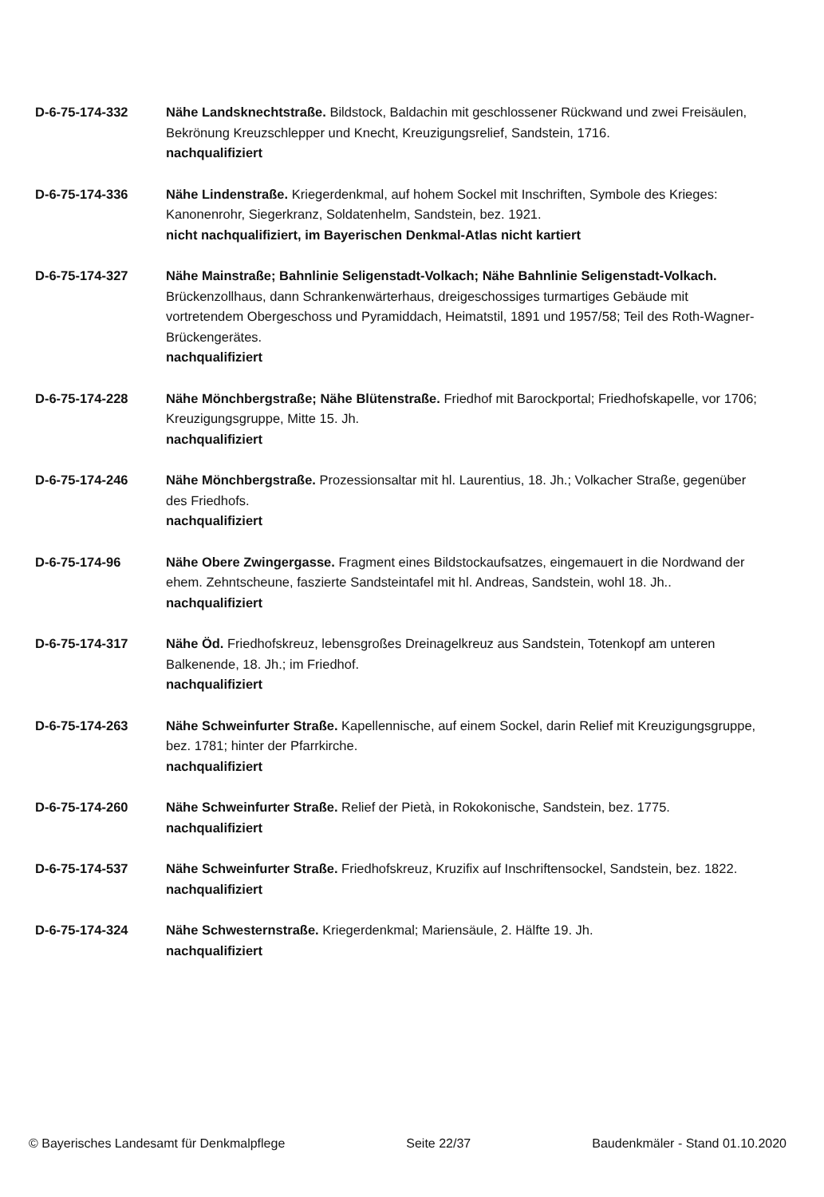D-6-75-174-332 Nähe Landsknechtstraße. Bildstock, Baldachin mit geschlossener Rückwand und zwei Freisäulen, Bekrönung Kreuzschlepper und Knecht, Kreuzigungsrelief, Sandstein, 1716.
nachqualifiziert
D-6-75-174-336 Nähe Lindenstraße. Kriegerdenkmal, auf hohem Sockel mit Inschriften, Symbole des Krieges: Kanonenrohr, Siegerkranz, Soldatenhelm, Sandstein, bez. 1921.
nicht nachqualifiziert, im Bayerischen Denkmal-Atlas nicht kartiert
D-6-75-174-327 Nähe Mainstraße; Bahnlinie Seligenstadt-Volkach; Nähe Bahnlinie Seligenstadt-Volkach. Brückenzollhaus, dann Schrankenwärterhaus, dreigeschossiges turmartiges Gebäude mit vortretendem Obergeschoss und Pyramiddach, Heimatstil, 1891 und 1957/58; Teil des Roth-Wagner-Brückengerätes.
nachqualifiziert
D-6-75-174-228 Nähe Mönchbergstraße; Nähe Blütenstraße. Friedhof mit Barockportal; Friedhofskapelle, vor 1706; Kreuzigungsgruppe, Mitte 15. Jh.
nachqualifiziert
D-6-75-174-246 Nähe Mönchbergstraße. Prozessionsaltar mit hl. Laurentius, 18. Jh.; Volkacher Straße, gegenüber des Friedhofs.
nachqualifiziert
D-6-75-174-96 Nähe Obere Zwingergasse. Fragment eines Bildstockaufsatzes, eingemauert in die Nordwand der ehem. Zehntscheune, faszierte Sandsteintafel mit hl. Andreas, Sandstein, wohl 18. Jh..
nachqualifiziert
D-6-75-174-317 Nähe Öd. Friedhofskreuz, lebensgroßes Dreinagelkreuz aus Sandstein, Totenkopf am unteren Balkenende, 18. Jh.; im Friedhof.
nachqualifiziert
D-6-75-174-263 Nähe Schweinfurter Straße. Kapellennische, auf einem Sockel, darin Relief mit Kreuzigungsgruppe, bez. 1781; hinter der Pfarrkirche.
nachqualifiziert
D-6-75-174-260 Nähe Schweinfurter Straße. Relief der Pietà, in Rokokonische, Sandstein, bez. 1775.
nachqualifiziert
D-6-75-174-537 Nähe Schweinfurter Straße. Friedhofskreuz, Kruzifix auf Inschriftensockel, Sandstein, bez. 1822.
nachqualifiziert
D-6-75-174-324 Nähe Schwesternstraße. Kriegerdenkmal; Mariensäule, 2. Hälfte 19. Jh.
nachqualifiziert
© Bayerisches Landesamt für Denkmalpflege Seite 22/37 Baudenkmäler - Stand 01.10.2020